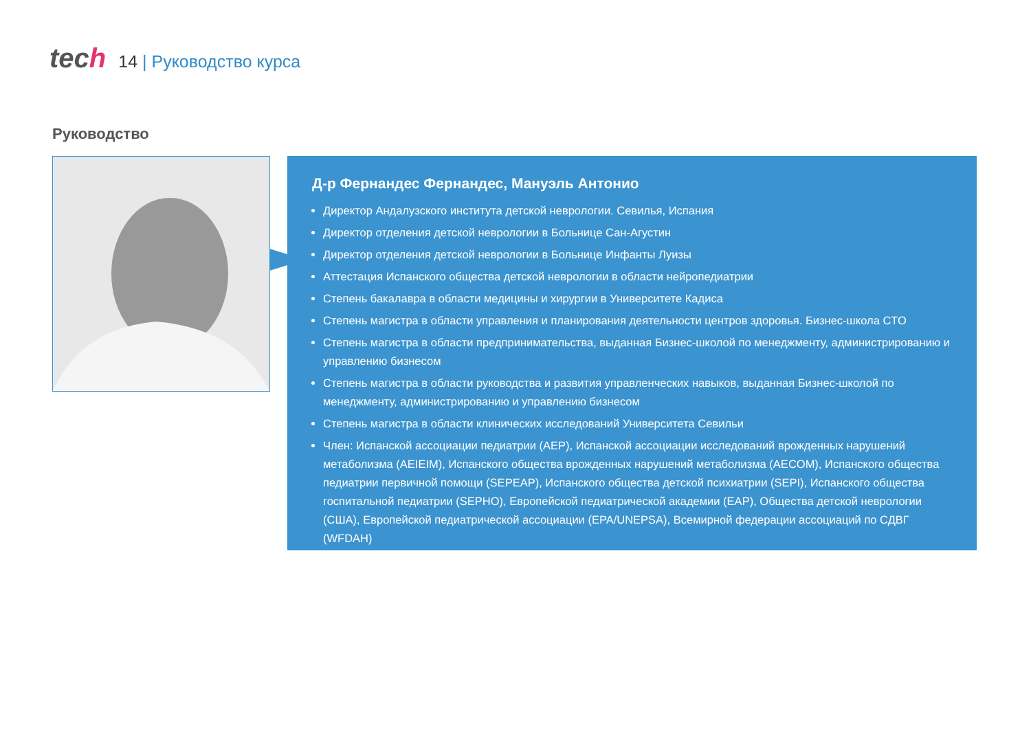tech
14 | Руководство курса
Руководство
Д-р Фернандес Фернандес, Мануэль Антонио
Директор Андалузского института детской неврологии. Севилья, Испания
Директор отделения детской неврологии в Больнице Сан-Агустин
Директор отделения детской неврологии в Больнице Инфанты Луизы
Аттестация Испанского общества детской неврологии в области нейропедиатрии
Степень бакалавра в области медицины и хирургии в Университете Кадиса
Степень магистра в области управления и планирования деятельности центров здоровья. Бизнес-школа CTO
Степень магистра в области предпринимательства, выданная Бизнес-школой по менеджменту, администрированию и управлению бизнесом
Степень магистра в области руководства и развития управленческих навыков, выданная Бизнес-школой по менеджменту, администрированию и управлению бизнесом
Степень магистра в области клинических исследований Университета Севильи
Член: Испанской ассоциации педиатрии (AEP), Испанской ассоциации исследований врожденных нарушений метаболизма (AEIEIM), Испанского общества врожденных нарушений метаболизма (AECOM), Испанского общества педиатрии первичной помощи (SEPEAP), Испанского общества детской психиатрии (SEPI), Испанского общества госпитальной педиатрии (SEPHO), Европейской педиатрической академии (EAP), Общества детской неврологии (США), Европейской педиатрической ассоциации (EPA/UNEPSA), Всемирной федерации ассоциаций по СДВГ (WFDAH)